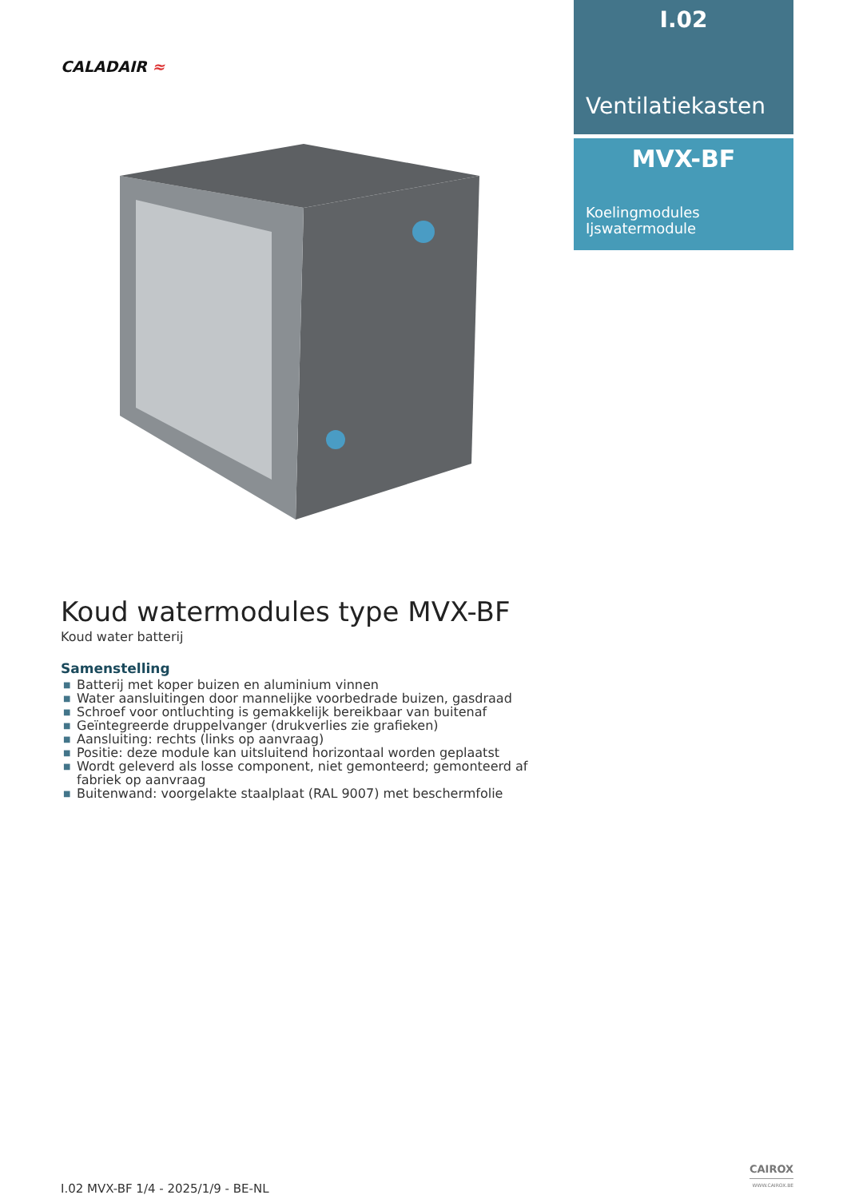CALADAIR ≈
I.02
Ventilatiekasten
MVX-BF
Koelingmodules
Ijswatermodule
Koud watermodules type MVX-BF
Koud water batterij
Samenstelling
■ Batterij met koper buizen en aluminium vinnen
■ Water aansluitingen door mannelijke voorbedrade buizen, gasdraad
■ Schroef voor ontluchting is gemakkelijk bereikbaar van buitenaf
■ Geïntegreerde druppelvanger (drukverlies zie grafieken)
■ Aansluiting: rechts (links op aanvraag)
■ Positie: deze module kan uitsluitend horizontaal worden geplaatst
■ Wordt geleverd als losse component, niet gemonteerd; gemonteerd af fabriek op aanvraag
■ Buitenwand: voorgelakte staalplaat (RAL 9007) met beschermfolie
I.02 MVX-BF 1/4 - 2025/1/9 - BE-NL
CAIROX
WWW.CAIROX.BE